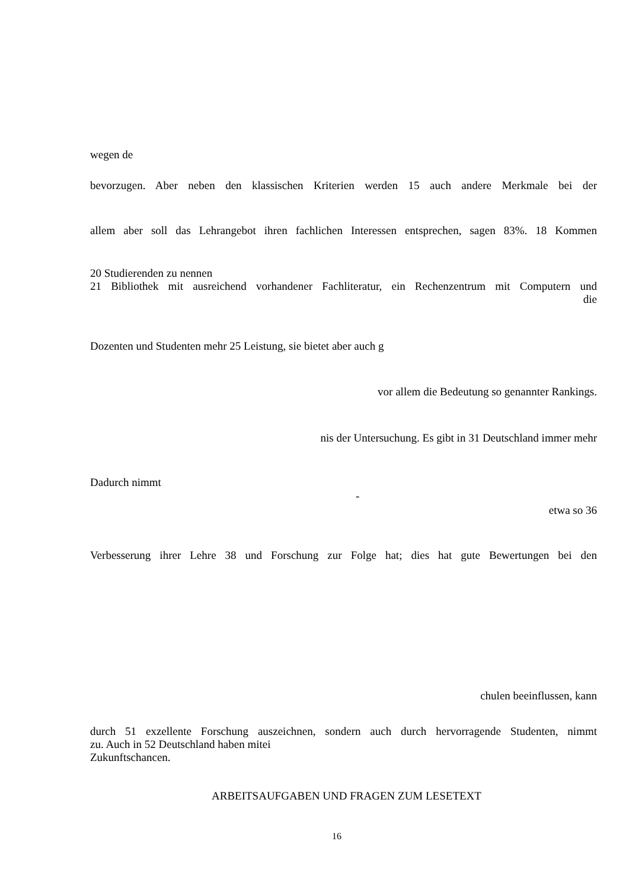wegen de
bevorzugen. Aber neben den klassischen Kriterien werden 15 auch andere Merkmale bei der
allem aber soll das Lehrangebot ihren fachlichen Interessen entsprechen, sagen 83%. 18 Kommen
20 Studierenden zu nennen
21 Bibliothek mit ausreichend vorhandener Fachliteratur, ein Rechenzentrum mit Computern und
die
Dozenten und Studenten mehr 25 Leistung, sie bietet aber auch g
vor allem die Bedeutung so genannter Rankings.
nis der Untersuchung. Es gibt in 31 Deutschland immer mehr
Dadurch nimmt
-
etwa so 36
Verbesserung ihrer Lehre 38 und Forschung zur Folge hat; dies hat gute Bewertungen bei den
chulen beeinflussen, kann
durch 51 exzellente Forschung auszeichnen, sondern auch durch hervorragende Studenten, nimmt
zu. Auch in 52 Deutschland haben mitei
Zukunftschancen.
ARBEITSAUFGABEN UND FRAGEN ZUM LESETEXT
16